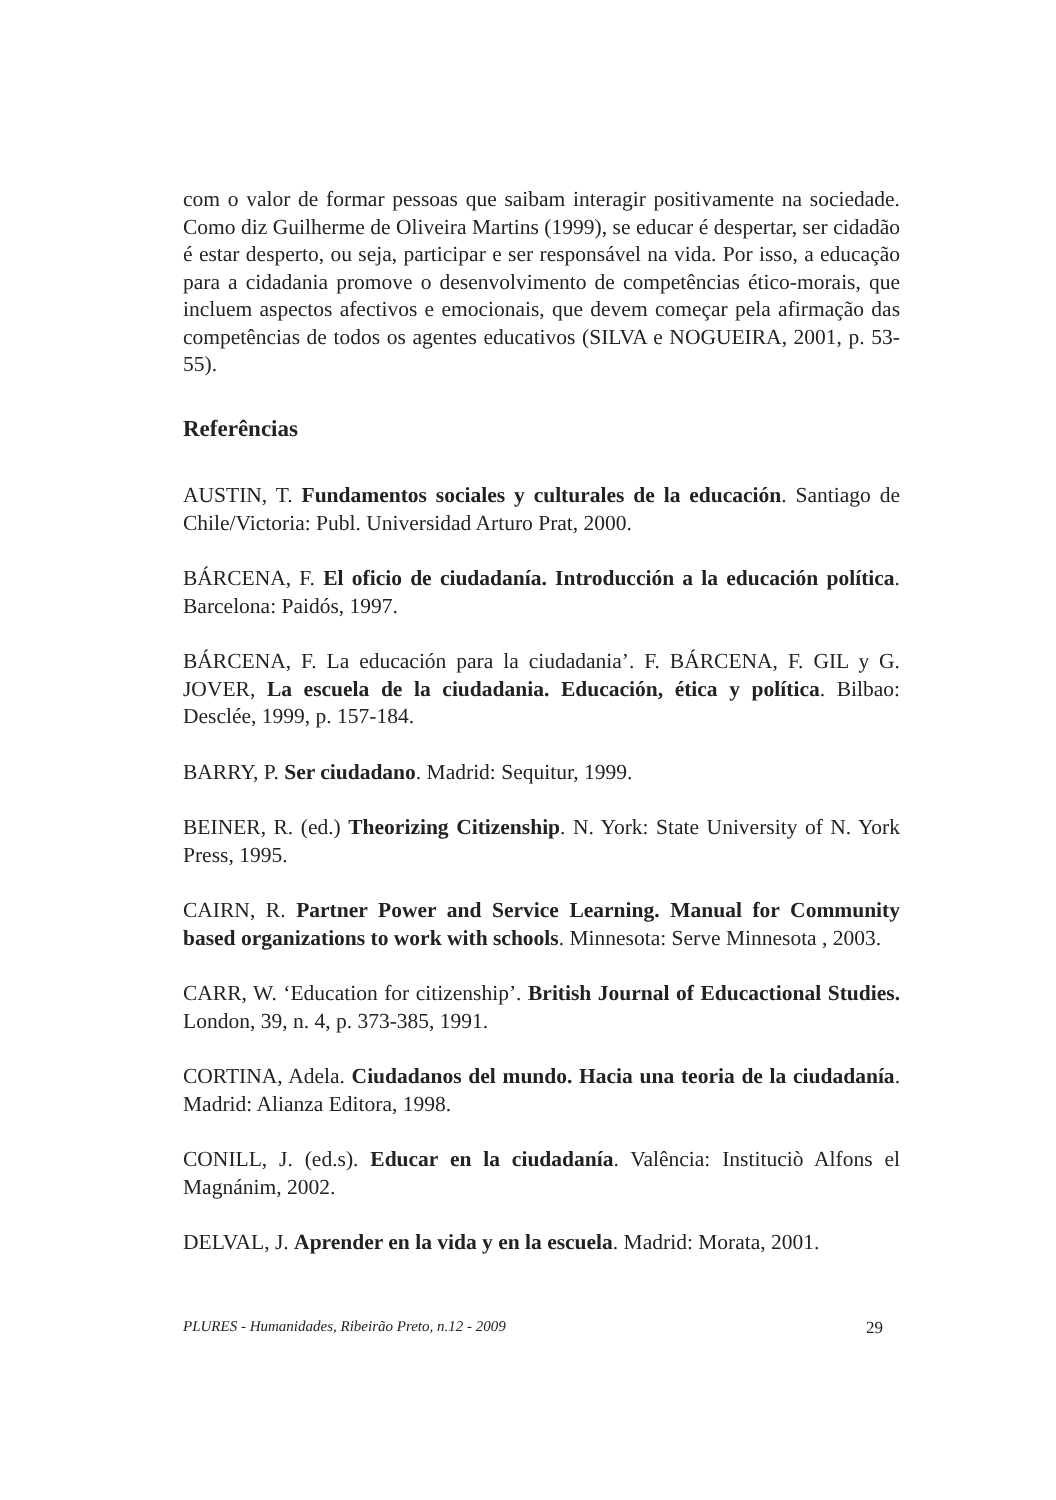com o valor de formar pessoas que saibam interagir positivamente na sociedade. Como diz Guilherme de Oliveira Martins (1999), se educar é despertar, ser cidadão é estar desperto, ou seja, participar e ser responsável na vida. Por isso, a educação para a cidadania promove o desenvolvimento de competências ético-morais, que incluem aspectos afectivos e emocionais, que devem começar pela afirmação das competências de todos os agentes educativos (SILVA e NOGUEIRA, 2001, p. 53-55).
Referências
AUSTIN, T. Fundamentos sociales y culturales de la educación. Santiago de Chile/Victoria: Publ. Universidad Arturo Prat, 2000.
BÁRCENA, F. El oficio de ciudadanía. Introducción a la educación política. Barcelona: Paidós, 1997.
BÁRCENA, F. La educación para la ciudadania’. F. BÁRCENA, F. GIL y G. JOVER, La escuela de la ciudadania. Educación, ética y política. Bilbao: Desclée, 1999, p. 157-184.
BARRY, P. Ser ciudadano. Madrid: Sequitur, 1999.
BEINER, R. (ed.) Theorizing Citizenship. N. York: State University of N. York Press, 1995.
CAIRN, R. Partner Power and Service Learning. Manual for Community based organizations to work with schools. Minnesota: Serve Minnesota , 2003.
CARR, W. ‘Education for citizenship’. British Journal of Educactional Studies. London, 39, n. 4, p. 373-385, 1991.
CORTINA, Adela. Ciudadanos del mundo. Hacia una teoria de la ciudadanía. Madrid: Alianza Editora, 1998.
CONILL, J. (ed.s). Educar en la ciudadanía. Valência: Instituciò Alfons el Magnánim, 2002.
DELVAL, J. Aprender en la vida y en la escuela. Madrid: Morata, 2001.
PLURES - Humanidades, Ribeirão Preto, n.12 - 2009 29